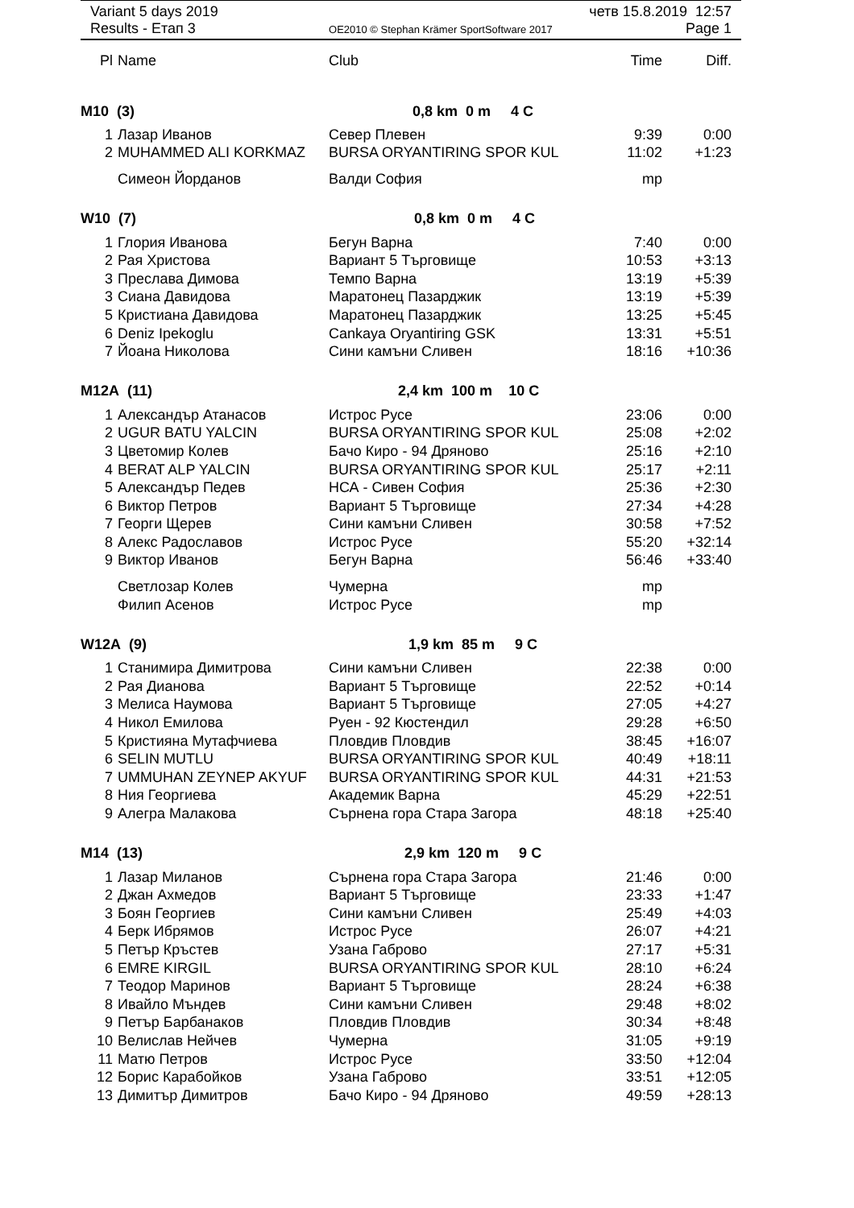Variant 5 days 2019 четв 15.8.2019 12:57
Results - Етап 3 OE2010 © Stephan Krämer SportSoftware 2017 Page 1
| Pl | Name | Club | Time | Diff. |
| --- | --- | --- | --- | --- |
| M10 (3) 0,8 km 0 m 4 C | | | | |
| 1 | Лазар Иванов | Север Плевен | 9:39 | 0:00 |
| 2 | MUHAMMED ALI KORKMAZ | BURSA ORYANTIRING SPOR KUL | 11:02 | +1:23 |
| | Симеон Йорданов | Валди София | mp | |
| W10 (7) 0,8 km 0 m 4 C | | | | |
| 1 | Глория Иванова | Бегун Варна | 7:40 | 0:00 |
| 2 | Рая Христова | Вариант 5 Търговище | 10:53 | +3:13 |
| 3 | Преслава Димова | Темпо Варна | 13:19 | +5:39 |
| 3 | Сиана Давидова | Маратонец Пазарджик | 13:19 | +5:39 |
| 5 | Кристиана Давидова | Маратонец Пазарджик | 13:25 | +5:45 |
| 6 | Deniz Ipekoglu | Cankaya Oryantiring GSK | 13:31 | +5:51 |
| 7 | Йоана Николова | Сини камъни Сливен | 18:16 | +10:36 |
| M12A (11) 2,4 km 100 m 10 C | | | | |
| 1 | Александър Атанасов | Истрос Русе | 23:06 | 0:00 |
| 2 | UGUR BATU YALCIN | BURSA ORYANTIRING SPOR KUL | 25:08 | +2:02 |
| 3 | Цветомир Колев | Бачо Киро - 94 Дряново | 25:16 | +2:10 |
| 4 | BERAT ALP YALCIN | BURSA ORYANTIRING SPOR KUL | 25:17 | +2:11 |
| 5 | Александър Педев | НСА - Сивен София | 25:36 | +2:30 |
| 6 | Виктор Петров | Вариант 5 Търговище | 27:34 | +4:28 |
| 7 | Георги Щерев | Сини камъни Сливен | 30:58 | +7:52 |
| 8 | Алекс Радославов | Истрос Русе | 55:20 | +32:14 |
| 9 | Виктор Иванов | Бегун Варна | 56:46 | +33:40 |
| | Светлозар Колев | Чумерна | mp | |
| | Филип Асенов | Истрос Русе | mp | |
| W12A (9) 1,9 km 85 m 9 C | | | | |
| 1 | Станимира Димитрова | Сини камъни Сливен | 22:38 | 0:00 |
| 2 | Рая Дианова | Вариант 5 Търговище | 22:52 | +0:14 |
| 3 | Мелиса Наумова | Вариант 5 Търговище | 27:05 | +4:27 |
| 4 | Никол Емилова | Руен - 92 Кюстендил | 29:28 | +6:50 |
| 5 | Кристияна Мутафчиева | Пловдив Пловдив | 38:45 | +16:07 |
| 6 | SELIN MUTLU | BURSA ORYANTIRING SPOR KUL | 40:49 | +18:11 |
| 7 | UMMUHAN ZEYNEP AKYUF | BURSA ORYANTIRING SPOR KUL | 44:31 | +21:53 |
| 8 | Ния Георгиева | Академик Варна | 45:29 | +22:51 |
| 9 | Алегра Малакова | Сърнена гора Стара Загора | 48:18 | +25:40 |
| M14 (13) 2,9 km 120 m 9 C | | | | |
| 1 | Лазар Миланов | Сърнена гора Стара Загора | 21:46 | 0:00 |
| 2 | Джан Ахмедов | Вариант 5 Търговище | 23:33 | +1:47 |
| 3 | Боян Георгиев | Сини камъни Сливен | 25:49 | +4:03 |
| 4 | Берк Ибрямов | Истрос Русе | 26:07 | +4:21 |
| 5 | Петър Кръстев | Узана Габрово | 27:17 | +5:31 |
| 6 | EMRE KIRGIL | BURSA ORYANTIRING SPOR KUL | 28:10 | +6:24 |
| 7 | Теодор Маринов | Вариант 5 Търговище | 28:24 | +6:38 |
| 8 | Ивайло Мъндев | Сини камъни Сливен | 29:48 | +8:02 |
| 9 | Петър Барбанаков | Пловдив Пловдив | 30:34 | +8:48 |
| 10 | Велислав Нейчев | Чумерна | 31:05 | +9:19 |
| 11 | Матю Петров | Истрос Русе | 33:50 | +12:04 |
| 12 | Борис Карабойков | Узана Габрово | 33:51 | +12:05 |
| 13 | Димитър Димитров | Бачо Киро - 94 Дряново | 49:59 | +28:13 |